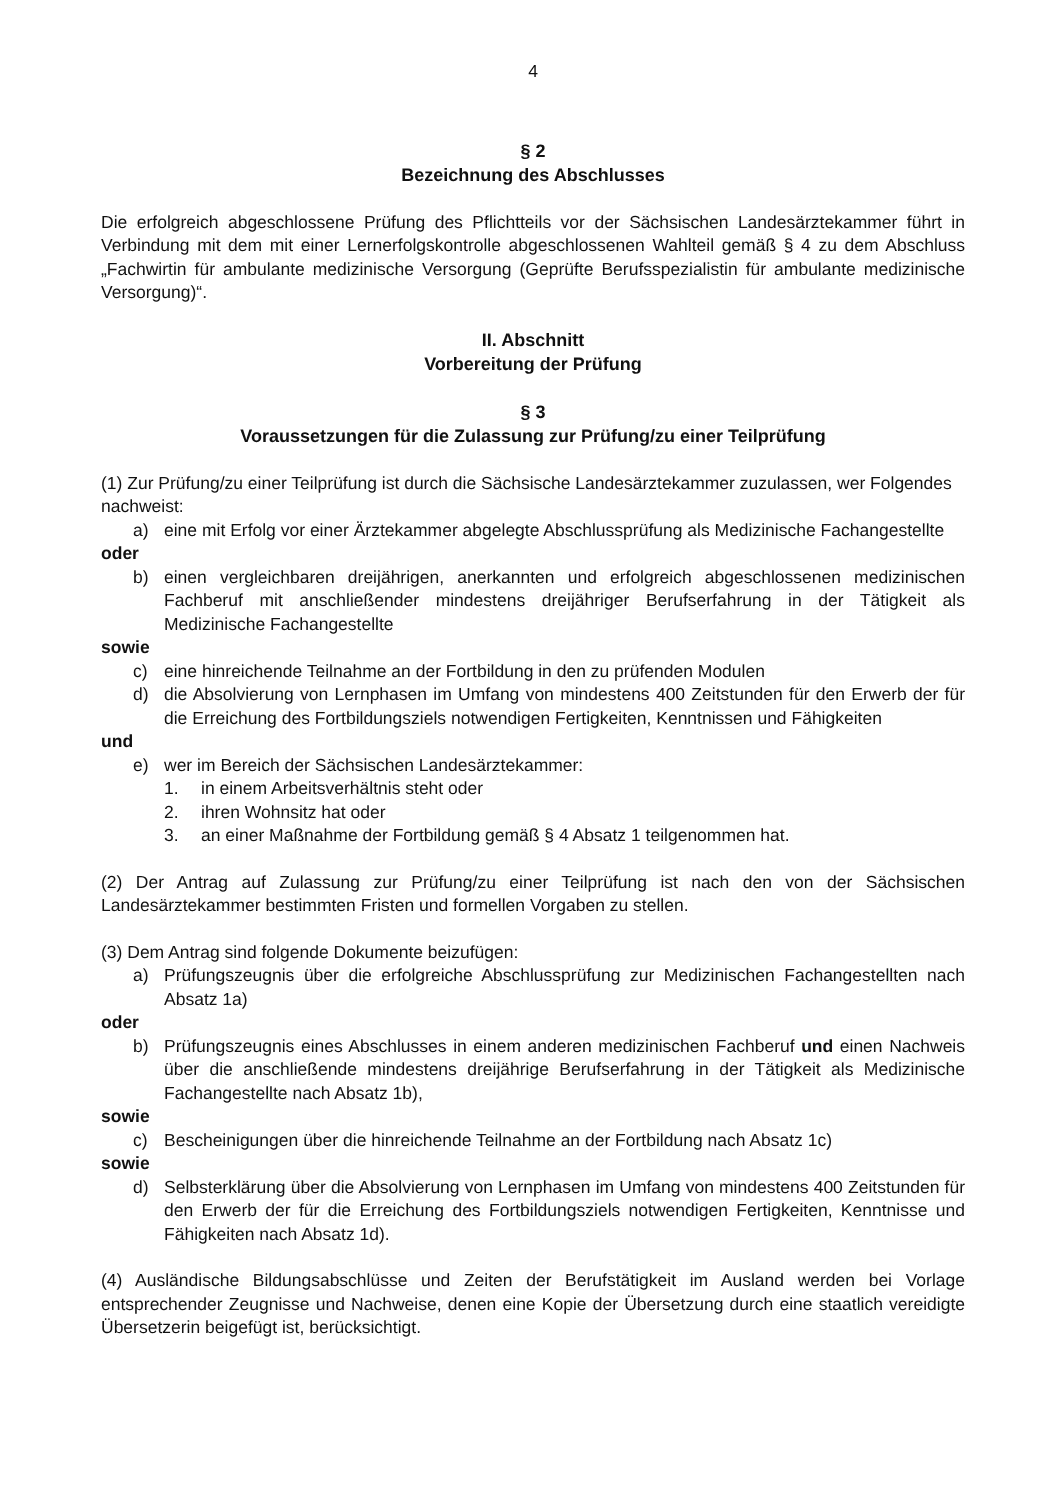4
§ 2
Bezeichnung des Abschlusses
Die erfolgreich abgeschlossene Prüfung des Pflichtteils vor der Sächsischen Landesärztekammer führt in Verbindung mit dem mit einer Lernerfolgskontrolle abgeschlossenen Wahlteil gemäß § 4 zu dem Abschluss „Fachwirtin für ambulante medizinische Versorgung (Geprüfte Berufsspezialistin für ambulante medizinische Versorgung)“.
II. Abschnitt
Vorbereitung der Prüfung
§ 3
Voraussetzungen für die Zulassung zur Prüfung/zu einer Teilprüfung
(1) Zur Prüfung/zu einer Teilprüfung ist durch die Sächsische Landesärztekammer zuzulassen, wer Folgendes nachweist:
a) eine mit Erfolg vor einer Ärztekammer abgelegte Abschlussprüfung als Medizinische Fachangestellte
oder
b) einen vergleichbaren dreijährigen, anerkannten und erfolgreich abgeschlossenen medizinischen Fachberuf mit anschließender mindestens dreijähriger Berufserfahrung in der Tätigkeit als Medizinische Fachangestellte
sowie
c) eine hinreichende Teilnahme an der Fortbildung in den zu prüfenden Modulen
d) die Absolvierung von Lernphasen im Umfang von mindestens 400 Zeitstunden für den Erwerb der für die Erreichung des Fortbildungsziels notwendigen Fertigkeiten, Kenntnissen und Fähigkeiten
und
e) wer im Bereich der Sächsischen Landesärztekammer:
1. in einem Arbeitsverhältnis steht oder
2. ihren Wohnsitz hat oder
3. an einer Maßnahme der Fortbildung gemäß § 4 Absatz 1 teilgenommen hat.
(2) Der Antrag auf Zulassung zur Prüfung/zu einer Teilprüfung ist nach den von der Sächsischen Landesärztekammer bestimmten Fristen und formellen Vorgaben zu stellen.
(3) Dem Antrag sind folgende Dokumente beizufügen:
a) Prüfungszeugnis über die erfolgreiche Abschlussprüfung zur Medizinischen Fachangestellten nach Absatz 1a)
oder
b) Prüfungszeugnis eines Abschlusses in einem anderen medizinischen Fachberuf und einen Nachweis über die anschließende mindestens dreijährige Berufserfahrung in der Tätigkeit als Medizinische Fachangestellte nach Absatz 1b),
sowie
c) Bescheinigungen über die hinreichende Teilnahme an der Fortbildung nach Absatz 1c)
sowie
d) Selbsterklärung über die Absolvierung von Lernphasen im Umfang von mindestens 400 Zeitstunden für den Erwerb der für die Erreichung des Fortbildungsziels notwendigen Fertigkeiten, Kenntnisse und Fähigkeiten nach Absatz 1d).
(4) Ausländische Bildungsabschlüsse und Zeiten der Berufstätigkeit im Ausland werden bei Vorlage entsprechender Zeugnisse und Nachweise, denen eine Kopie der Übersetzung durch eine staatlich vereidigte Übersetzerin beigefügt ist, berücksichtigt.